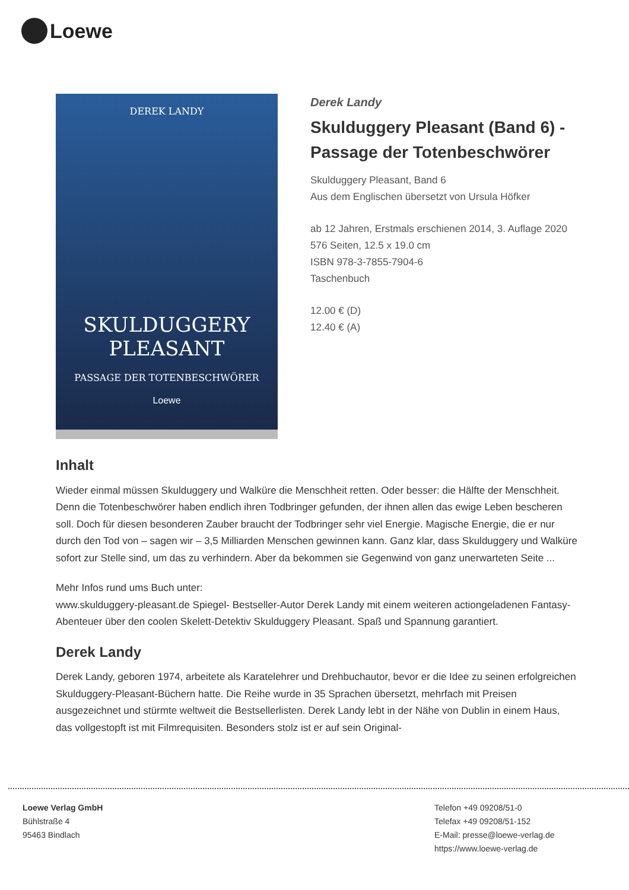Loewe
DEREK LANDY
SKULDUGGERY PLEASANT
PASSAGE DER TOTENBESCHWÖRER
Loewe
Derek Landy
Skulduggery Pleasant (Band 6) - Passage der Totenbeschwörer
Skulduggery Pleasant, Band 6
Aus dem Englischen übersetzt von Ursula Höfker
ab 12 Jahren, Erstmals erschienen 2014, 3. Auflage 2020
576 Seiten, 12.5 x 19.0 cm
ISBN 978-3-7855-7904-6
Taschenbuch
12.00 € (D)
12.40 € (A)
Inhalt
Wieder einmal müssen Skulduggery und Walküre die Menschheit retten. Oder besser: die Hälfte der Menschheit. Denn die Totenbeschwörer haben endlich ihren Todbringer gefunden, der ihnen allen das ewige Leben bescheren soll. Doch für diesen besonderen Zauber braucht der Todbringer sehr viel Energie. Magische Energie, die er nur durch den Tod von – sagen wir – 3,5 Milliarden Menschen gewinnen kann. Ganz klar, dass Skulduggery und Walküre sofort zur Stelle sind, um das zu verhindern. Aber da bekommen sie Gegenwind von ganz unerwarteten Seite ...
Mehr Infos rund ums Buch unter:
www.skulduggery-pleasant.de Spiegel- Bestseller-Autor Derek Landy mit einem weiteren actiongeladenen Fantasy-Abenteuer über den coolen Skelett-Detektiv Skulduggery Pleasant. Spaß und Spannung garantiert.
Derek Landy
Derek Landy, geboren 1974, arbeitete als Karatelehrer und Drehbuchautor, bevor er die Idee zu seinen erfolgreichen Skulduggery-Pleasant-Büchern hatte. Die Reihe wurde in 35 Sprachen übersetzt, mehrfach mit Preisen ausgezeichnet und stürmte weltweit die Bestsellerlisten. Derek Landy lebt in der Nähe von Dublin in einem Haus, das vollgestopft ist mit Filmrequisiten. Besonders stolz ist er auf sein Original-
Loewe Verlag GmbH
Bühlstraße 4
95463 Bindlach
Telefon +49 09208/51-0
Telefax +49 09208/51-152
E-Mail: presse@loewe-verlag.de
https://www.loewe-verlag.de